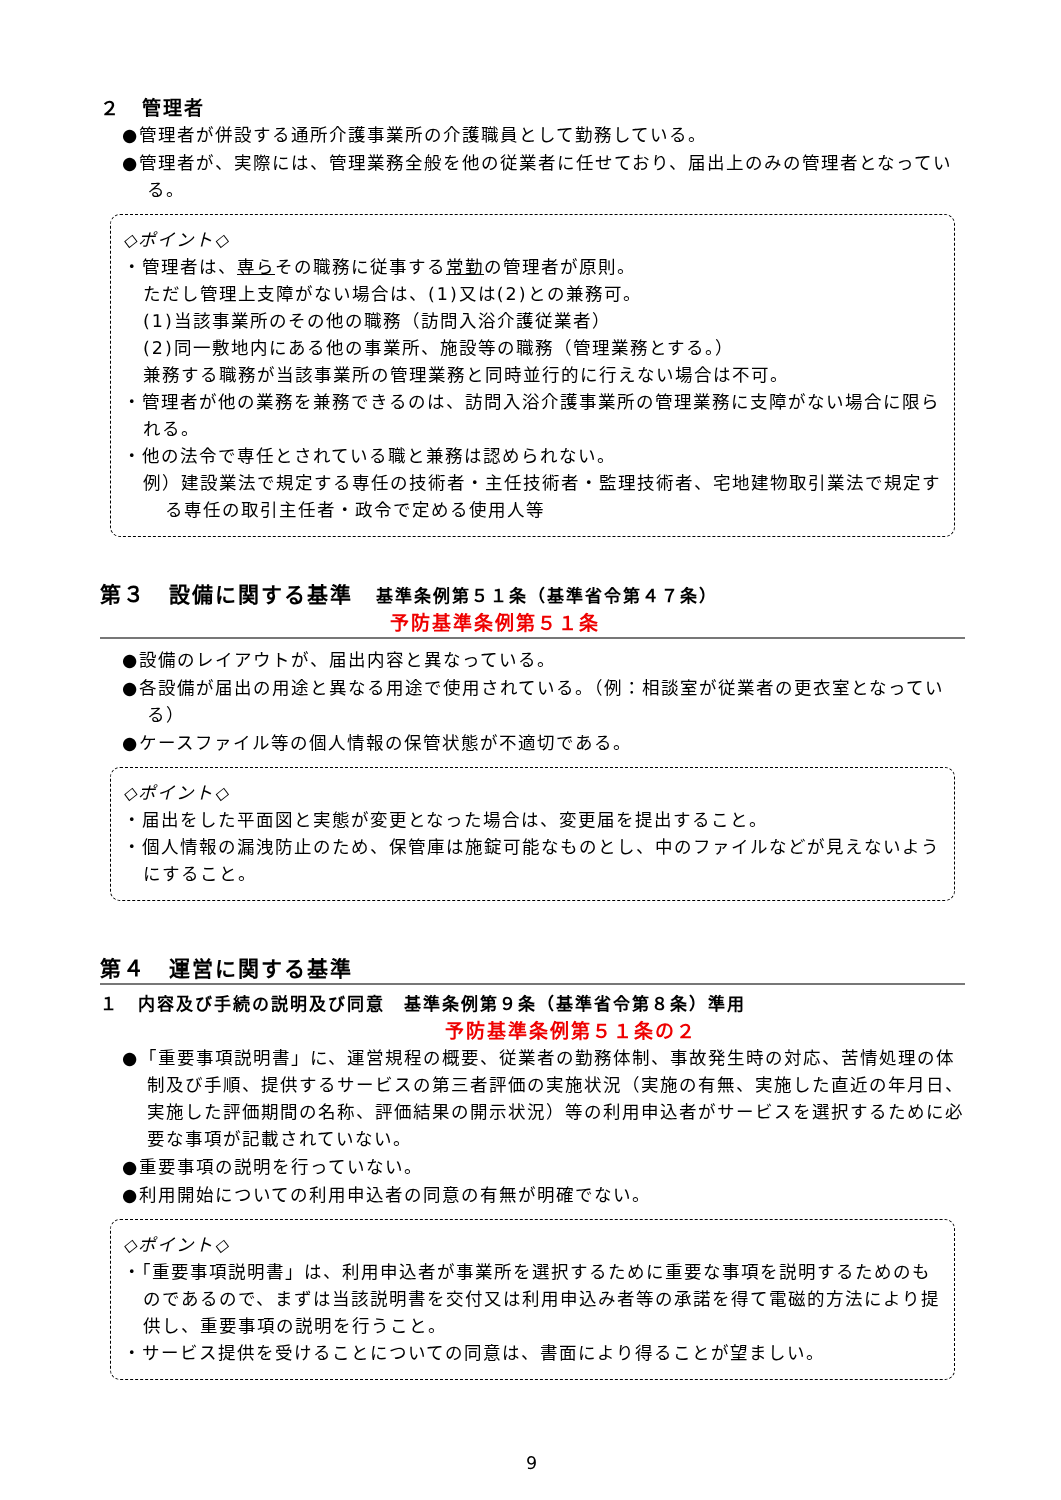２　管理者
●管理者が併設する通所介護事業所の介護職員として勤務している。
●管理者が、実際には、管理業務全般を他の従業者に任せており、届出上のみの管理者となっている。
◇ポイント◇
・管理者は、専らその職務に従事する常勤の管理者が原則。
ただし管理上支障がない場合は、(1)又は(2)との兼務可。
(1)当該事業所のその他の職務（訪問入浴介護従業者）
(2)同一敷地内にある他の事業所、施設等の職務（管理業務とする。）
兼務する職務が当該事業所の管理業務と同時並行的に行えない場合は不可。
・管理者が他の業務を兼務できるのは、訪問入浴介護事業所の管理業務に支障がない場合に限られる。
・他の法令で専任とされている職と兼務は認められない。
例）建設業法で規定する専任の技術者・主任技術者・監理技術者、宅地建物取引業法で規定する専任の取引主任者・政令で定める使用人等
第３　設備に関する基準　基準条例第５１条（基準省令第４７条）
予防基準条例第５１条
●設備のレイアウトが、届出内容と異なっている。
●各設備が届出の用途と異なる用途で使用されている。（例：相談室が従業者の更衣室となっている）
●ケースファイル等の個人情報の保管状態が不適切である。
◇ポイント◇
・届出をした平面図と実態が変更となった場合は、変更届を提出すること。
・個人情報の漏洩防止のため、保管庫は施錠可能なものとし、中のファイルなどが見えないようにすること。
第４　運営に関する基準
１　内容及び手続の説明及び同意　基準条例第９条（基準省令第８条）準用
予防基準条例第５１条の２
●「重要事項説明書」に、運営規程の概要、従業者の勤務体制、事故発生時の対応、苦情処理の体制及び手順、提供するサービスの第三者評価の実施状況（実施の有無、実施した直近の年月日、実施した評価期間の名称、評価結果の開示状況）等の利用申込者がサービスを選択するために必要な事項が記載されていない。
●重要事項の説明を行っていない。
●利用開始についての利用申込者の同意の有無が明確でない。
◇ポイント◇
・「重要事項説明書」は、利用申込者が事業所を選択するために重要な事項を説明するためのものであるので、まずは当該説明書を交付又は利用申込み者等の承諾を得て電磁的方法により提供し、重要事項の説明を行うこと。
・サービス提供を受けることについての同意は、書面により得ることが望ましい。
9